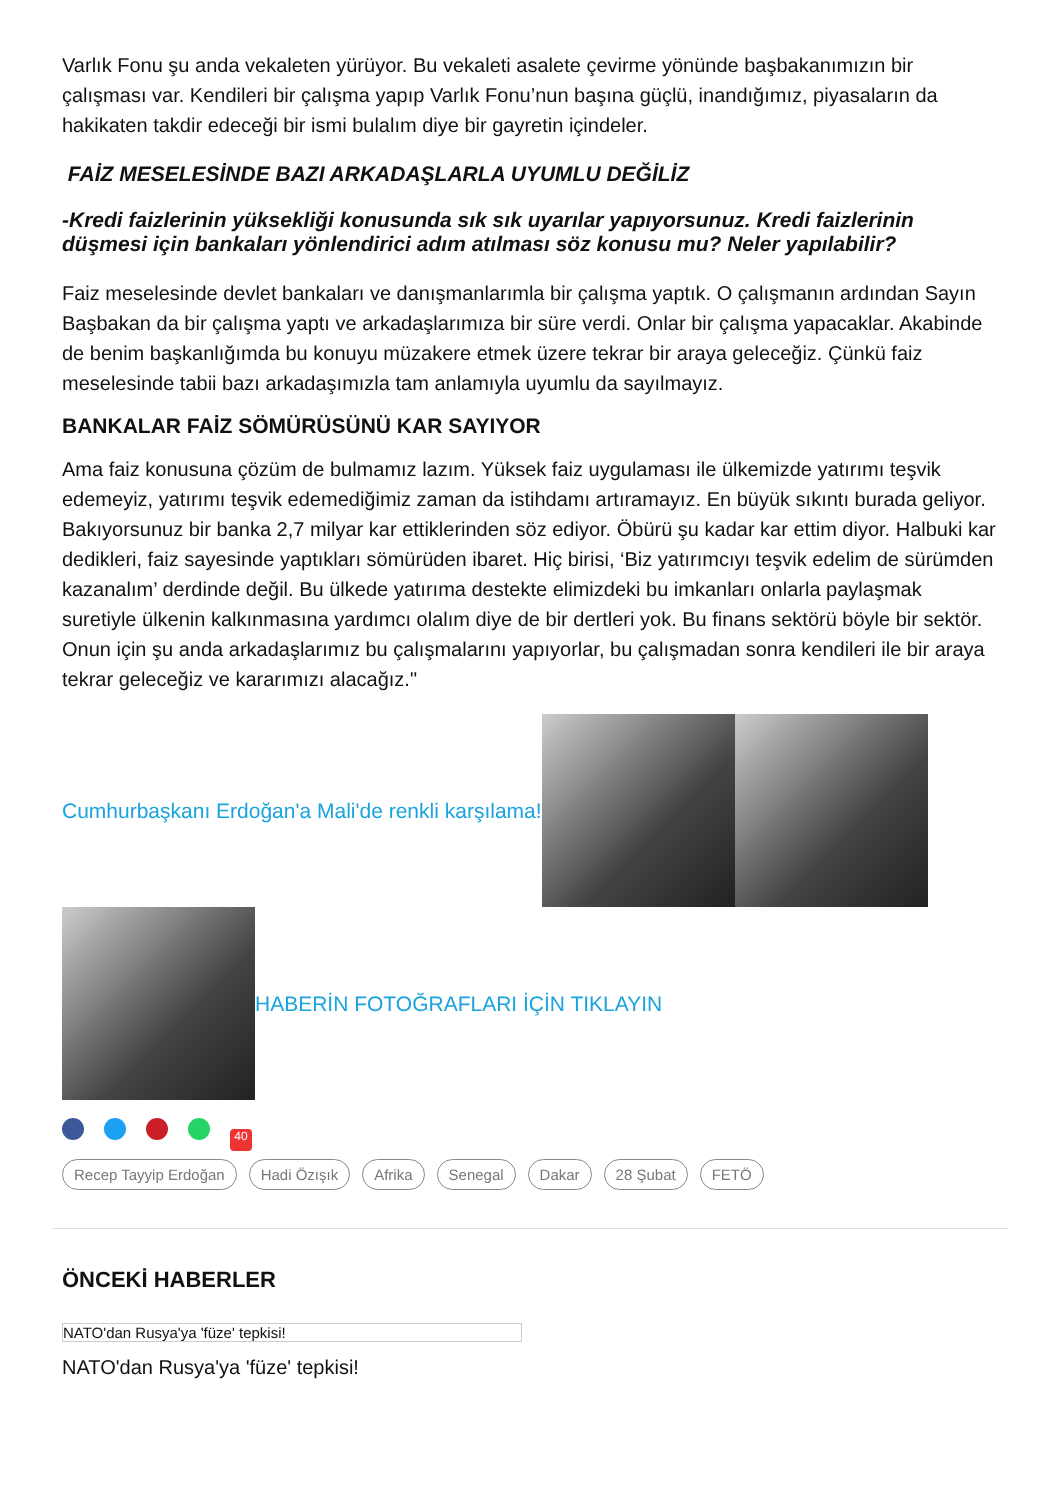Varlık Fonu şu anda vekaleten yürüyor. Bu vekaleti asalete çevirme yönünde başbakanımızın bir çalışması var. Kendileri bir çalışma yapıp Varlık Fonu’nun başına güçlü, inandığımız, piyasaların da hakikaten takdir edeceği bir ismi bulalım diye bir gayretin içindeler.
FAİZ MESELESİNDE BAZI ARKADAŞLARLA UYUMLU DEĞİLİZ
-Kredi faizlerinin yüksekliği konusunda sık sık uyarılar yapıyorsunuz. Kredi faizlerinin düşmesi için bankaları yönlendirici adım atılması söz konusu mu? Neler yapılabilir?
Faiz meselesinde devlet bankaları ve danışmanlarımla bir çalışma yaptık. O çalışmanın ardından Sayın Başbakan da bir çalışma yaptı ve arkadaşlarımıza bir süre verdi. Onlar bir çalışma yapacaklar. Akabinde de benim başkanlığımda bu konuyu müzakere etmek üzere tekrar bir araya geleceğiz. Çünkü faiz meselesinde tabii bazı arkadaşımızla tam anlamıyla uyumlu da sayılmayız.
BANKALAR FAİZ SÖMÜRÜSÜNÜ KAR SAYIYOR
Ama faiz konusuna çözüm de bulmamız lazım. Yüksek faiz uygulaması ile ülkemizde yatırımı teşvik edemeyiz, yatırımı teşvik edemediğimiz zaman da istihdamı artıramayız. En büyük sıkıntı burada geliyor. Bakıyorsunuz bir banka 2,7 milyar kar ettiklerinden söz ediyor. Öbürü şu kadar kar ettim diyor. Halbuki kar dedikleri, faiz sayesinde yaptıkları sömürüden ibaret. Hiç birisi, ‘Biz yatırımcıyı teşvik edelim de sürümden kazanalım’ derdinde değil. Bu ülkede yatırıma destekte elimizdeki bu imkanları onlarla paylaşmak suretiyle ülkenin kalkınmasına yardımcı olalım diye de bir dertleri yok. Bu finans sektörü böyle bir sektör. Onun için şu anda arkadaşlarımız bu çalışmalarını yapıyorlar, bu çalışmadan sonra kendileri ile bir araya tekrar geleceğiz ve kararımızı alacağız."
Cumhurbaşkanı Erdoğan'a Mali'de renkli karşılama!
HABERİN FOTOĞRAFLARI İÇİN TIKLAYIN
40
Recep Tayyip Erdoğan Hadi Özışık Afrika Senegal Dakar 28 Şubat FETÖ
ÖNCEKİ HABERLER
NATO'dan Rusya'ya 'füze' tepkisi!
NATO'dan Rusya'ya 'füze' tepkisi!